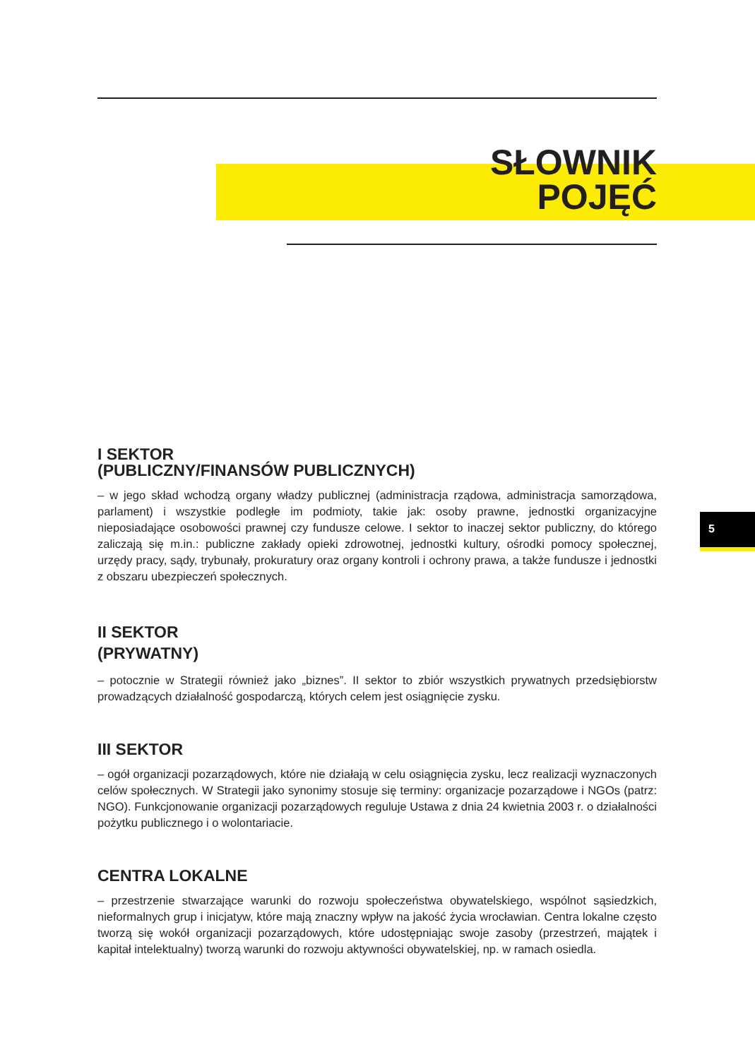SŁOWNIK
POJĘĆ
5
I SEKTOR
(PUBLICZNY/FINANSÓW PUBLICZNYCH)
– w jego skład wchodzą organy władzy publicznej (administracja rządowa, administracja samorządowa, parlament) i wszystkie podległe im podmioty, takie jak: osoby prawne, jednostki organizacyjne nieposiadające osobowości prawnej czy fundusze celowe. I sektor to inaczej sektor publiczny, do którego zaliczają się m.in.: publiczne zakłady opieki zdrowotnej, jednostki kultury, ośrodki pomocy społecznej, urzędy pracy, sądy, trybunały, prokuratury oraz organy kontroli i ochrony prawa, a także fundusze i jednostki z obszaru ubezpieczeń społecznych.
II SEKTOR
(PRYWATNY)
– potocznie w Strategii również jako „biznes”. II sektor to zbiór wszystkich prywatnych przedsiębiorstw prowadzących działalność gospodarczą, których celem jest osiągnięcie zysku.
III SEKTOR
– ogół organizacji pozarządowych, które nie działają w celu osiągnięcia zysku, lecz realizacji wyznaczonych celów społecznych. W Strategii jako synonimy stosuje się terminy: organizacje pozarządowe i NGOs (patrz: NGO). Funkcjonowanie organizacji pozarządowych reguluje Ustawa z dnia 24 kwietnia 2003 r. o działalności pożytku publicznego i o wolontariacie.
CENTRA LOKALNE
– przestrzenie stwarzające warunki do rozwoju społeczeństwa obywatelskiego, wspólnot sąsiedzkich, nieformalnych grup i inicjatyw, które mają znaczny wpływ na jakość życia wrocławian. Centra lokalne często tworzą się wokół organizacji pozarządowych, które udostępniając swoje zasoby (przestrzeń, majątek i kapitał intelektualny) tworzą warunki do rozwoju aktywności obywatelskiej, np. w ramach osiedla.